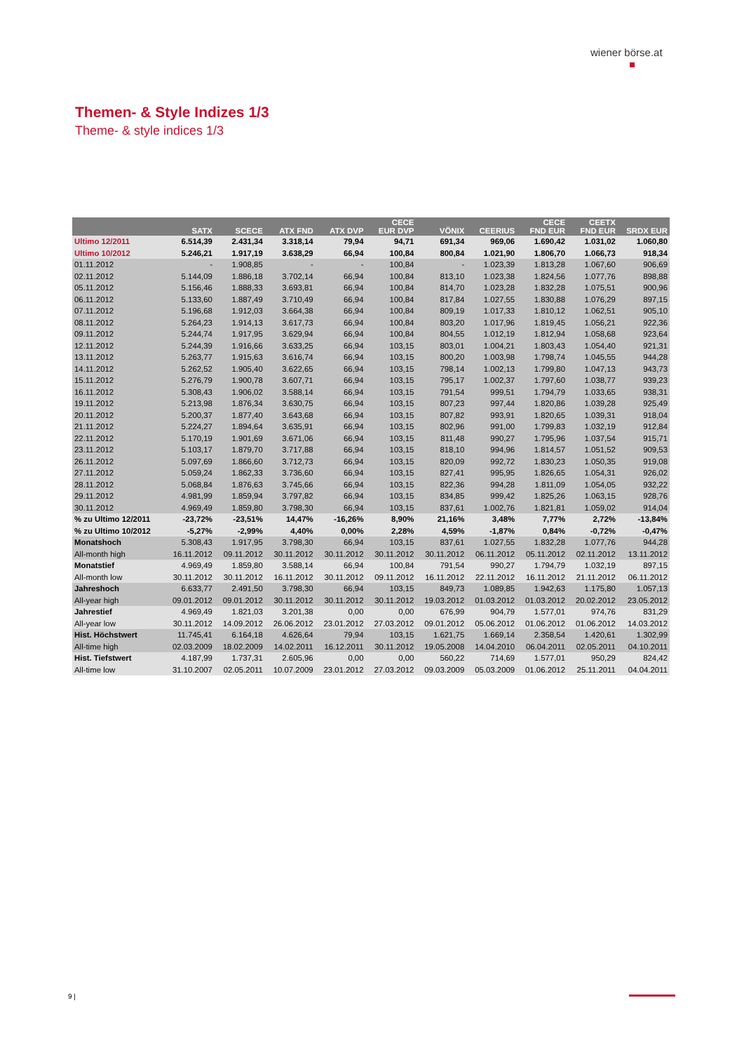wiener börse.at
Themen- & Style Indizes 1/3
Theme- & style indices 1/3
| | SATX | SCECE | ATX FND | ATX DVP | CECE EUR DVP | VÖNIX | CEERIUS | CECE FND EUR | CEETX FND EUR | SRDX EUR |
| --- | --- | --- | --- | --- | --- | --- | --- | --- | --- | --- |
| Ultimo 12/2011 | 6.514,39 | 2.431,34 | 3.318,14 | 79,94 | 94,71 | 691,34 | 969,06 | 1.690,42 | 1.031,02 | 1.060,80 |
| Ultimo 10/2012 | 5.246,21 | 1.917,19 | 3.638,29 | 66,94 | 100,84 | 800,84 | 1.021,90 | 1.806,70 | 1.066,73 | 918,34 |
| 01.11.2012 | - | 1.908,85 | - | - | 100,84 | - | 1.023,39 | 1.813,28 | 1.067,60 | 906,69 |
| 02.11.2012 | 5.144,09 | 1.886,18 | 3.702,14 | 66,94 | 100,84 | 813,10 | 1.023,38 | 1.824,56 | 1.077,76 | 898,88 |
| 05.11.2012 | 5.156,46 | 1.888,33 | 3.693,81 | 66,94 | 100,84 | 814,70 | 1.023,28 | 1.832,28 | 1.075,51 | 900,96 |
| 06.11.2012 | 5.133,60 | 1.887,49 | 3.710,49 | 66,94 | 100,84 | 817,84 | 1.027,55 | 1.830,88 | 1.076,29 | 897,15 |
| 07.11.2012 | 5.196,68 | 1.912,03 | 3.664,38 | 66,94 | 100,84 | 809,19 | 1.017,33 | 1.810,12 | 1.062,51 | 905,10 |
| 08.11.2012 | 5.264,23 | 1.914,13 | 3.617,73 | 66,94 | 100,84 | 803,20 | 1.017,96 | 1.819,45 | 1.056,21 | 922,36 |
| 09.11.2012 | 5.244,74 | 1.917,95 | 3.629,94 | 66,94 | 100,84 | 804,55 | 1.012,19 | 1.812,94 | 1.058,68 | 923,64 |
| 12.11.2012 | 5.244,39 | 1.916,66 | 3.633,25 | 66,94 | 103,15 | 803,01 | 1.004,21 | 1.803,43 | 1.054,40 | 921,31 |
| 13.11.2012 | 5.263,77 | 1.915,63 | 3.616,74 | 66,94 | 103,15 | 800,20 | 1.003,98 | 1.798,74 | 1.045,55 | 944,28 |
| 14.11.2012 | 5.262,52 | 1.905,40 | 3.622,65 | 66,94 | 103,15 | 798,14 | 1.002,13 | 1.799,80 | 1.047,13 | 943,73 |
| 15.11.2012 | 5.276,79 | 1.900,78 | 3.607,71 | 66,94 | 103,15 | 795,17 | 1.002,37 | 1.797,60 | 1.038,77 | 939,23 |
| 16.11.2012 | 5.308,43 | 1.906,02 | 3.588,14 | 66,94 | 103,15 | 791,54 | 999,51 | 1.794,79 | 1.033,65 | 938,31 |
| 19.11.2012 | 5.213,98 | 1.876,34 | 3.630,75 | 66,94 | 103,15 | 807,23 | 997,44 | 1.820,86 | 1.039,28 | 925,49 |
| 20.11.2012 | 5.200,37 | 1.877,40 | 3.643,68 | 66,94 | 103,15 | 807,82 | 993,91 | 1.820,65 | 1.039,31 | 918,04 |
| 21.11.2012 | 5.224,27 | 1.894,64 | 3.635,91 | 66,94 | 103,15 | 802,96 | 991,00 | 1.799,83 | 1.032,19 | 912,84 |
| 22.11.2012 | 5.170,19 | 1.901,69 | 3.671,06 | 66,94 | 103,15 | 811,48 | 990,27 | 1.795,96 | 1.037,54 | 915,71 |
| 23.11.2012 | 5.103,17 | 1.879,70 | 3.717,88 | 66,94 | 103,15 | 818,10 | 994,96 | 1.814,57 | 1.051,52 | 909,53 |
| 26.11.2012 | 5.097,69 | 1.866,60 | 3.712,73 | 66,94 | 103,15 | 820,09 | 992,72 | 1.830,23 | 1.050,35 | 919,08 |
| 27.11.2012 | 5.059,24 | 1.862,33 | 3.736,60 | 66,94 | 103,15 | 827,41 | 995,95 | 1.826,65 | 1.054,31 | 926,02 |
| 28.11.2012 | 5.068,84 | 1.876,63 | 3.745,66 | 66,94 | 103,15 | 822,36 | 994,28 | 1.811,09 | 1.054,05 | 932,22 |
| 29.11.2012 | 4.981,99 | 1.859,94 | 3.797,82 | 66,94 | 103,15 | 834,85 | 999,42 | 1.825,26 | 1.063,15 | 928,76 |
| 30.11.2012 | 4.969,49 | 1.859,80 | 3.798,30 | 66,94 | 103,15 | 837,61 | 1.002,76 | 1.821,81 | 1.059,02 | 914,04 |
| % zu Ultimo 12/2011 | -23,72% | -23,51% | 14,47% | -16,26% | 8,90% | 21,16% | 3,48% | 7,77% | 2,72% | -13,84% |
| % zu Ultimo 10/2012 | -5,27% | -2,99% | 4,40% | 0,00% | 2,28% | 4,59% | -1,87% | 0,84% | -0,72% | -0,47% |
| Monatshoch | 5.308,43 | 1.917,95 | 3.798,30 | 66,94 | 103,15 | 837,61 | 1.027,55 | 1.832,28 | 1.077,76 | 944,28 |
| All-month high | 16.11.2012 | 09.11.2012 | 30.11.2012 | 30.11.2012 | 30.11.2012 | 30.11.2012 | 06.11.2012 | 05.11.2012 | 02.11.2012 | 13.11.2012 |
| Monatstief | 4.969,49 | 1.859,80 | 3.588,14 | 66,94 | 100,84 | 791,54 | 990,27 | 1.794,79 | 1.032,19 | 897,15 |
| All-month low | 30.11.2012 | 30.11.2012 | 16.11.2012 | 30.11.2012 | 09.11.2012 | 16.11.2012 | 22.11.2012 | 16.11.2012 | 21.11.2012 | 06.11.2012 |
| Jahreshoch | 6.633,77 | 2.491,50 | 3.798,30 | 66,94 | 103,15 | 849,73 | 1.089,85 | 1.942,63 | 1.175,80 | 1.057,13 |
| All-year high | 09.01.2012 | 09.01.2012 | 30.11.2012 | 30.11.2012 | 30.11.2012 | 19.03.2012 | 01.03.2012 | 01.03.2012 | 20.02.2012 | 23.05.2012 |
| Jahrestief | 4.969,49 | 1.821,03 | 3.201,38 | 0,00 | 0,00 | 676,99 | 904,79 | 1.577,01 | 974,76 | 831,29 |
| All-year low | 30.11.2012 | 14.09.2012 | 26.06.2012 | 23.01.2012 | 27.03.2012 | 09.01.2012 | 05.06.2012 | 01.06.2012 | 01.06.2012 | 14.03.2012 |
| Hist. Höchstwert | 11.745,41 | 6.164,18 | 4.626,64 | 79,94 | 103,15 | 1.621,75 | 1.669,14 | 2.358,54 | 1.420,61 | 1.302,99 |
| All-time high | 02.03.2009 | 18.02.2009 | 14.02.2011 | 16.12.2011 | 30.11.2012 | 19.05.2008 | 14.04.2010 | 06.04.2011 | 02.05.2011 | 04.10.2011 |
| Hist. Tiefstwert | 4.187,99 | 1.737,31 | 2.605,96 | 0,00 | 0,00 | 560,22 | 714,69 | 1.577,01 | 950,29 | 824,42 |
| All-time low | 31.10.2007 | 02.05.2011 | 10.07.2009 | 23.01.2012 | 27.03.2012 | 09.03.2009 | 05.03.2009 | 01.06.2012 | 25.11.2011 | 04.04.2011 |
9 |